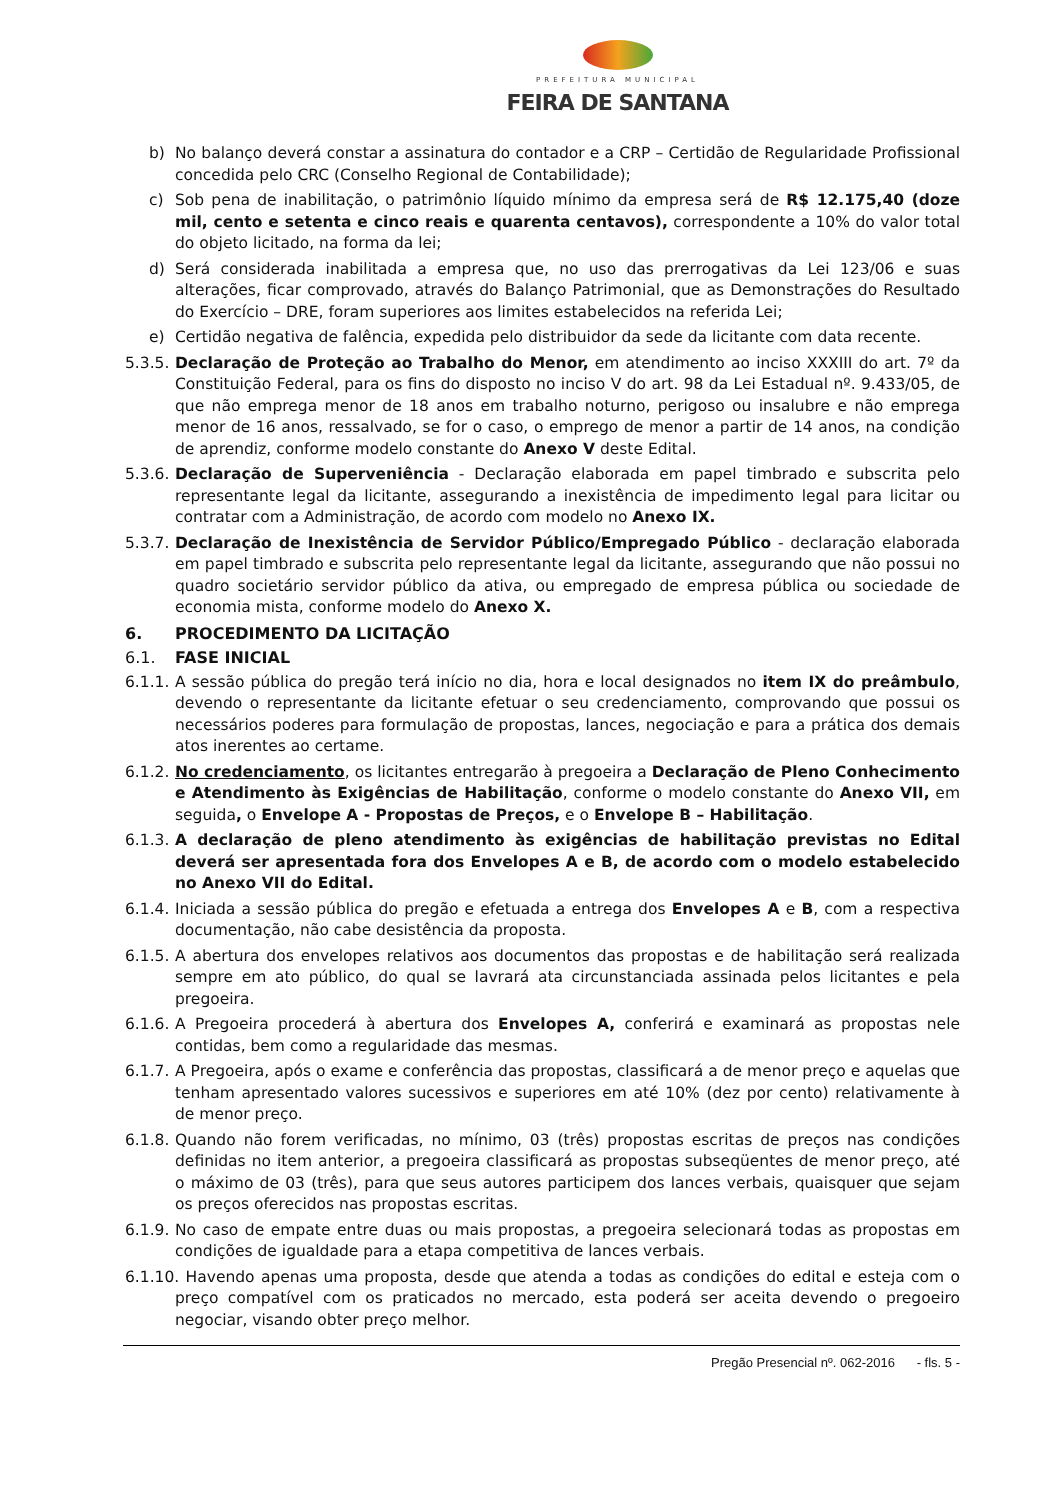PREFEITURA MUNICIPAL
FEIRA DE SANTANA
b) No balanço deverá constar a assinatura do contador e a CRP – Certidão de Regularidade Profissional concedida pelo CRC (Conselho Regional de Contabilidade);
c) Sob pena de inabilitação, o patrimônio líquido mínimo da empresa será de R$ 12.175,40 (doze mil, cento e setenta e cinco reais e quarenta centavos), correspondente a 10% do valor total do objeto licitado, na forma da lei;
d) Será considerada inabilitada a empresa que, no uso das prerrogativas da Lei 123/06 e suas alterações, ficar comprovado, através do Balanço Patrimonial, que as Demonstrações do Resultado do Exercício – DRE, foram superiores aos limites estabelecidos na referida Lei;
e) Certidão negativa de falência, expedida pelo distribuidor da sede da licitante com data recente.
5.3.5. Declaração de Proteção ao Trabalho do Menor, em atendimento ao inciso XXXIII do art. 7º da Constituição Federal, para os fins do disposto no inciso V do art. 98 da Lei Estadual nº. 9.433/05, de que não emprega menor de 18 anos em trabalho noturno, perigoso ou insalubre e não emprega menor de 16 anos, ressalvado, se for o caso, o emprego de menor a partir de 14 anos, na condição de aprendiz, conforme modelo constante do Anexo V deste Edital.
5.3.6. Declaração de Superveniência - Declaração elaborada em papel timbrado e subscrita pelo representante legal da licitante, assegurando a inexistência de impedimento legal para licitar ou contratar com a Administração, de acordo com modelo no Anexo IX.
5.3.7. Declaração de Inexistência de Servidor Público/Empregado Público - declaração elaborada em papel timbrado e subscrita pelo representante legal da licitante, assegurando que não possui no quadro societário servidor público da ativa, ou empregado de empresa pública ou sociedade de economia mista, conforme modelo do Anexo X.
6. PROCEDIMENTO DA LICITAÇÃO
6.1. FASE INICIAL
6.1.1. A sessão pública do pregão terá início no dia, hora e local designados no item IX do preâmbulo, devendo o representante da licitante efetuar o seu credenciamento, comprovando que possui os necessários poderes para formulação de propostas, lances, negociação e para a prática dos demais atos inerentes ao certame.
6.1.2. No credenciamento, os licitantes entregarão à pregoeira a Declaração de Pleno Conhecimento e Atendimento às Exigências de Habilitação, conforme o modelo constante do Anexo VII, em seguida, o Envelope A - Propostas de Preços, e o Envelope B – Habilitação.
6.1.3. A declaração de pleno atendimento às exigências de habilitação previstas no Edital deverá ser apresentada fora dos Envelopes A e B, de acordo com o modelo estabelecido no Anexo VII do Edital.
6.1.4. Iniciada a sessão pública do pregão e efetuada a entrega dos Envelopes A e B, com a respectiva documentação, não cabe desistência da proposta.
6.1.5. A abertura dos envelopes relativos aos documentos das propostas e de habilitação será realizada sempre em ato público, do qual se lavrará ata circunstanciada assinada pelos licitantes e pela pregoeira.
6.1.6. A Pregoeira procederá à abertura dos Envelopes A, conferirá e examinará as propostas nele contidas, bem como a regularidade das mesmas.
6.1.7. A Pregoeira, após o exame e conferência das propostas, classificará a de menor preço e aquelas que tenham apresentado valores sucessivos e superiores em até 10% (dez por cento) relativamente à de menor preço.
6.1.8. Quando não forem verificadas, no mínimo, 03 (três) propostas escritas de preços nas condições definidas no item anterior, a pregoeira classificará as propostas subseqüentes de menor preço, até o máximo de 03 (três), para que seus autores participem dos lances verbais, quaisquer que sejam os preços oferecidos nas propostas escritas.
6.1.9. No caso de empate entre duas ou mais propostas, a pregoeira selecionará todas as propostas em condições de igualdade para a etapa competitiva de lances verbais.
6.1.10. Havendo apenas uma proposta, desde que atenda a todas as condições do edital e esteja com o preço compatível com os praticados no mercado, esta poderá ser aceita devendo o pregoeiro negociar, visando obter preço melhor.
Pregão Presencial nº. 062-2016 - fls. 5 -